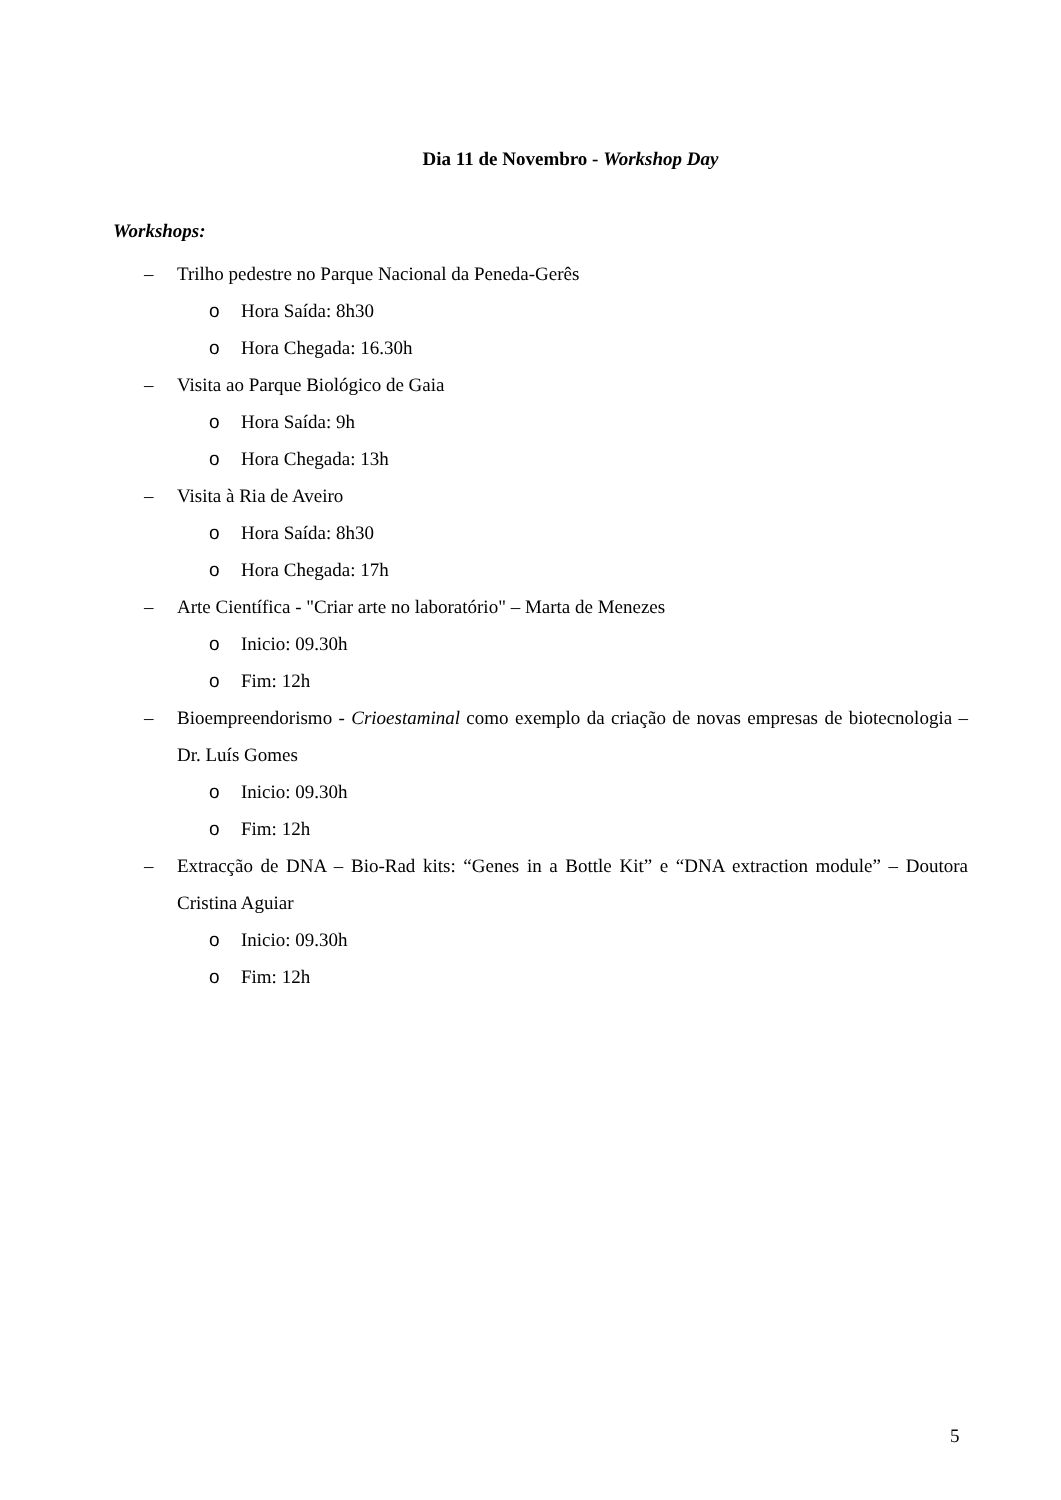Dia 11 de Novembro - Workshop Day
Workshops:
– Trilho pedestre no Parque Nacional da Peneda-Gerês
o Hora Saída: 8h30
o Hora Chegada: 16.30h
– Visita ao Parque Biológico de Gaia
o Hora Saída: 9h
o Hora Chegada: 13h
– Visita à Ria de Aveiro
o Hora Saída: 8h30
o Hora Chegada: 17h
– Arte Científica - "Criar arte no laboratório" – Marta de Menezes
o Inicio: 09.30h
o Fim: 12h
– Bioempreendorismo - Crioestaminal como exemplo da criação de novas empresas de biotecnologia – Dr. Luís Gomes
o Inicio: 09.30h
o Fim: 12h
– Extracção de DNA – Bio-Rad kits: “Genes in a Bottle Kit” e “DNA extraction module” – Doutora Cristina Aguiar
o Inicio: 09.30h
o Fim: 12h
5